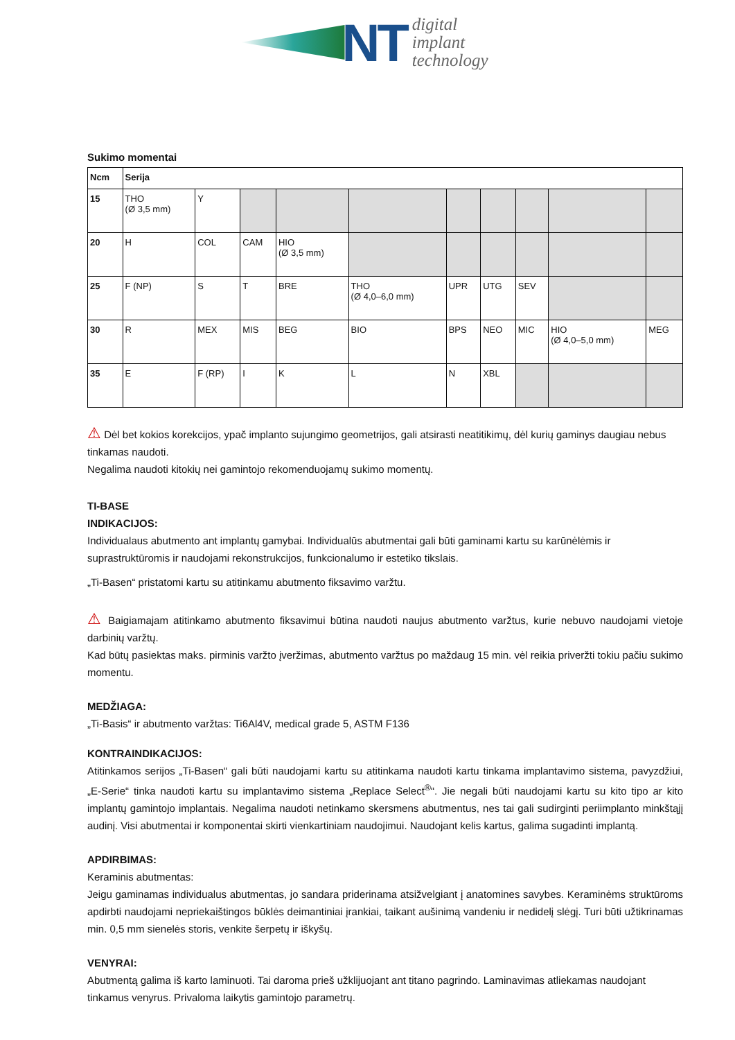NT
digital
implant
technology
Sukimo momentai
| Ncm | Serija | | | | | | | | | |
| --- | --- | --- | --- | --- | --- | --- | --- | --- | --- | --- |
| 15 | THO (Ø 3,5 mm) | Y | | | | | | | | |
| 20 | H | COL | CAM | HIO (Ø 3,5 mm) | | | | | | |
| 25 | F (NP) | S | T | BRE | THO (Ø 4,0–6,0 mm) | UPR | UTG | SEV | | |
| 30 | R | MEX | MIS | BEG | BIO | BPS | NEO | MIC | HIO (Ø 4,0–5,0 mm) | MEG |
| 35 | E | F (RP) | I | K | L | N | XBL | | | |
⚠ Dėl bet kokios korekcijos, ypač implanto sujungimo geometrijos, gali atsirasti neatitikimų, dėl kurių gaminys daugiau nebus tinkamas naudoti.
Negalima naudoti kitokių nei gamintojo rekomenduojamų sukimo momentų.
TI-BASE
INDIKACIJOS:
Individualaus abutmento ant implantų gamybai. Individualūs abutmentai gali būti gaminami kartu su karūnėlėmis ir suprastruktūromis ir naudojami rekonstrukcijos, funkcionalumo ir estetiko tikslais.
„Ti-Basen“ pristatomi kartu su atitinkamu abutmento fiksavimo varžtu.
⚠ Baigiamajam atitinkamo abutmento fiksavimui būtina naudoti naujus abutmento varžtus, kurie nebuvo naudojami vietoje darbinių varžtų.
Kad būtų pasiektas maks. pirminis varžto įveržimas, abutmento varžtus po maždaug 15 min. vėl reikia priveržti tokiu pačiu sukimo momentu.
MEDŽIAGA:
„Ti-Basis“ ir abutmento varžtas: Ti6Al4V, medical grade 5, ASTM F136
KONTRAINDIKACIJOS:
Atitinkamos serijos „Ti-Basen“ gali būti naudojami kartu su atitinkama naudoti kartu tinkama implantavimo sistema, pavyzdžiui, „E-Serie“ tinka naudoti kartu su implantavimo sistema „Replace Select<sup>®</sup>“. Jie negali būti naudojami kartu su kito tipo ar kito implantų gamintojo implantais. Negalima naudoti netinkamo skersmens abutmentus, nes tai gali sudirginti periimplanto minkštąjį audinį. Visi abutmentai ir komponentai skirti vienkartiniam naudojimui. Naudojant kelis kartus, galima sugadinti implantą.
APDIRBIMAS:
Keraminis abutmentas:
Jeigu gaminamas individualus abutmentas, jo sandara priderinama atsižvelgiant į anatomines savybes. Keraminėms struktūroms apdirbti naudojami nepriekaištingos būklės deimantiniai įrankiai, taikant aušinimą vandeniu ir nedidelį slėgį. Turi būti užtikrinamas min. 0,5 mm sienelės storis, venkite šerpetų ir iškyšų.
VENYRAI:
Abutmentą galima iš karto laminuoti. Tai daroma prieš užklijuojant ant titano pagrindo. Laminavimas atliekamas naudojant tinkamus venyrus. Privaloma laikytis gamintojo parametrų.